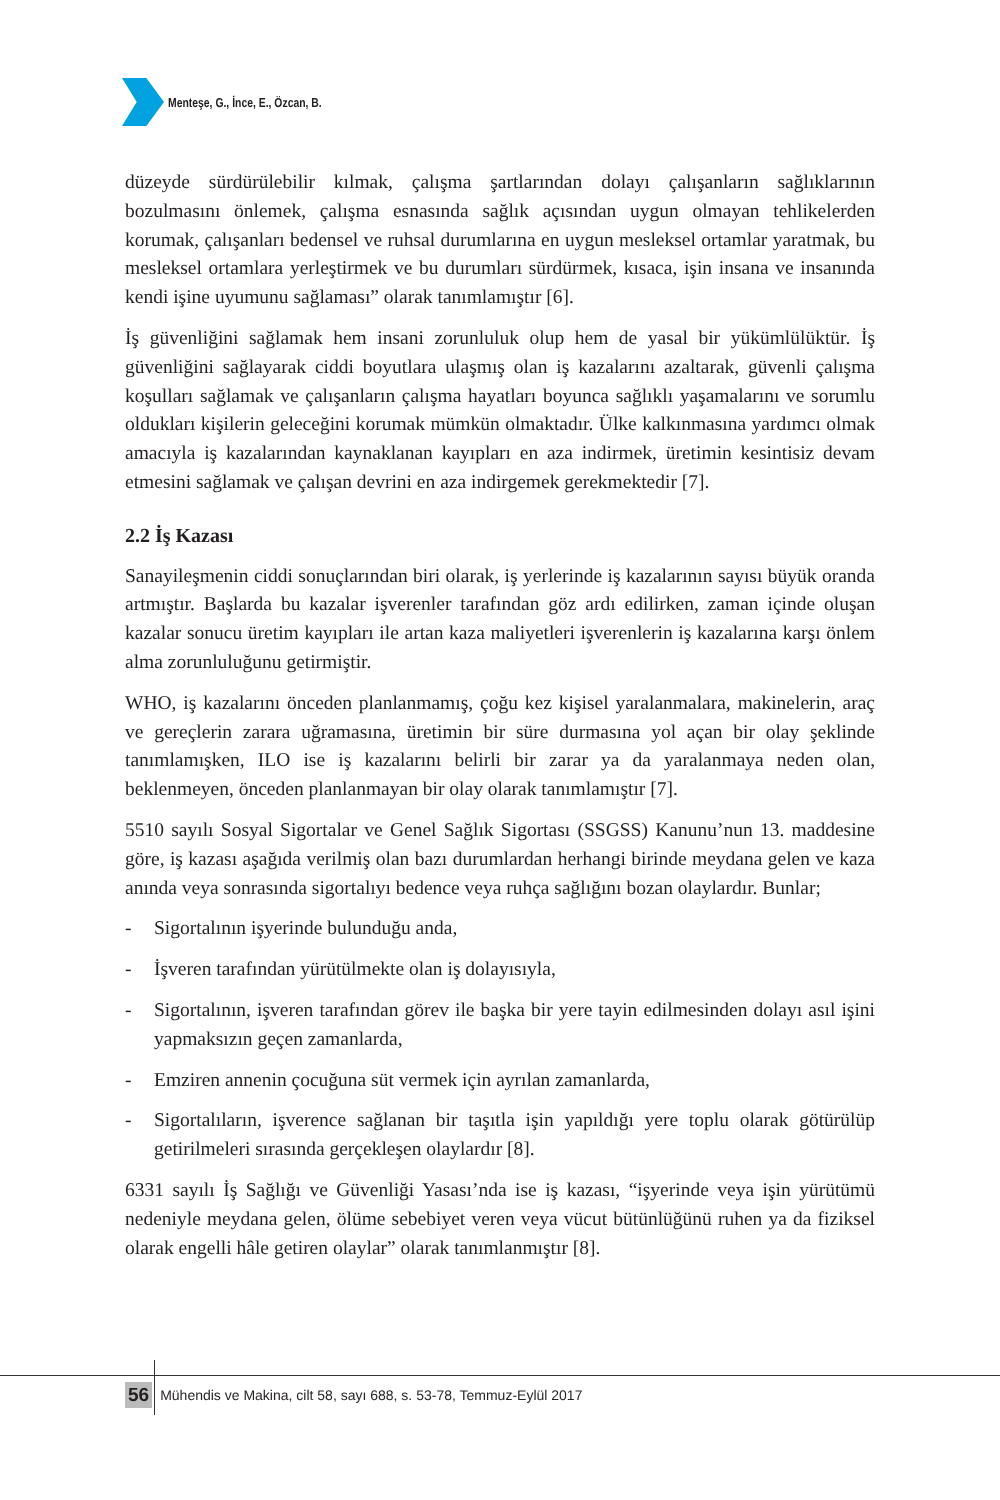Menteşe, G., İnce, E., Özcan, B.
düzeyde sürdürülebilir kılmak, çalışma şartlarından dolayı çalışanların sağlıklarının bozulmasını önlemek, çalışma esnasında sağlık açısından uygun olmayan tehlikelerden korumak, çalışanları bedensel ve ruhsal durumlarına en uygun mesleksel ortamlar yaratmak, bu mesleksel ortamlara yerleştirmek ve bu durumları sürdürmek, kısaca, işin insana ve insanında kendi işine uyumunu sağlaması” olarak tanımlamıştır [6].
İş güvenliğini sağlamak hem insani zorunluluk olup hem de yasal bir yükümlülüktür. İş güvenliğini sağlayarak ciddi boyutlara ulaşmış olan iş kazalarını azaltarak, güvenli çalışma koşulları sağlamak ve çalışanların çalışma hayatları boyunca sağlıklı yaşamalarını ve sorumlu oldukları kişilerin geleceğini korumak mümkün olmaktadır. Ülke kalkınmasına yardımcı olmak amacıyla iş kazalarından kaynaklanan kayıpları en aza indirmek, üretimin kesintisiz devam etmesini sağlamak ve çalışan devrini en aza indirgemek gerekmektedir [7].
2.2 İş Kazası
Sanayileşmenin ciddi sonuçlarından biri olarak, iş yerlerinde iş kazalarının sayısı büyük oranda artmıştır. Başlarda bu kazalar işverenler tarafından göz ardı edilirken, zaman içinde oluşan kazalar sonucu üretim kayıpları ile artan kaza maliyetleri işverenlerin iş kazalarına karşı önlem alma zorunluluğunu getirmiştir.
WHO, iş kazalarını önceden planlanmamış, çoğu kez kişisel yaralanmalara, makinelerin, araç ve gereçlerin zarara uğramasına, üretimin bir süre durmasına yol açan bir olay şeklinde tanımlamışken, ILO ise iş kazalarını belirli bir zarar ya da yaralanmaya neden olan, beklenmeyen, önceden planlanmayan bir olay olarak tanımlamıştır [7].
5510 sayılı Sosyal Sigortalar ve Genel Sağlık Sigortası (SSGSS) Kanunu’nun 13. maddesine göre, iş kazası aşağıda verilmiş olan bazı durumlardan herhangi birinde meydana gelen ve kaza anında veya sonrasında sigortalıyı bedence veya ruhça sağlığını bozan olaylardır. Bunlar;
- Sigortalının işyerinde bulunduğu anda,
- İşveren tarafından yürütülmekte olan iş dolayısıyla,
- Sigortalının, işveren tarafından görev ile başka bir yere tayin edilmesinden dolayı asıl işini yapmaksızın geçen zamanlarda,
- Emziren annenin çocuğuna süt vermek için ayrılan zamanlarda,
- Sigortalıların, işverence sağlanan bir taşıtla işin yapıldığı yere toplu olarak götürülüp getirilmeleri sırasında gerçekleşen olaylardır [8].
6331 sayılı İş Sağlığı ve Güvenliği Yasası’nda ise iş kazası, “işyerinde veya işin yürütümü nedeniyle meydana gelen, ölüme sebebiyet veren veya vücut bütünlüğünü ruhen ya da fiziksel olarak engelli hâle getiren olaylar” olarak tanımlanmıştır [8].
56 Mühendis ve Makina, cilt 58, sayı 688, s. 53-78, Temmuz-Eylül 2017